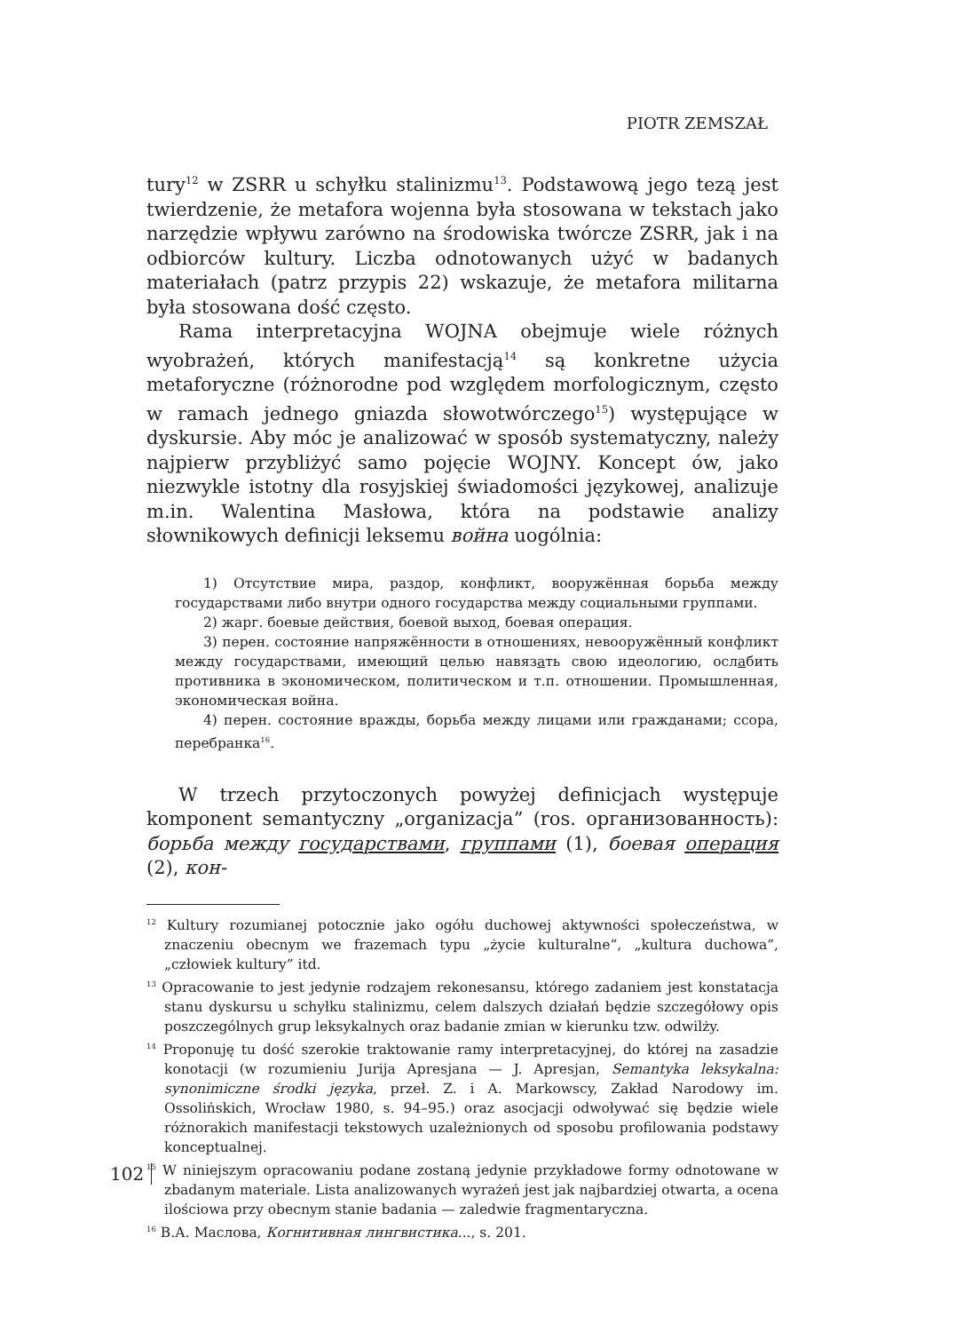PIOTR ZEMSZAŁ
tury<sup>12</sup> w ZSRR u schyłku stalinizmu<sup>13</sup>. Podstawową jego tezą jest twierdzenie, że metafora wojenna była stosowana w tekstach jako narzędzie wpływu zarówno na środowiska twórcze ZSRR, jak i na odbiorców kultury. Liczba odnotowanych użyć w badanych materiałach (patrz przypis 22) wskazuje, że metafora militarna była stosowana dość często.
Rama interpretacyjna WOJNA obejmuje wiele różnych wyobrażeń, których manifestacją<sup>14</sup> są konkretne użycia metaforyczne (różnorodne pod względem morfologicznym, często w ramach jednego gniazda słowotwórczego<sup>15</sup>) występujące w dyskursie. Aby móc je analizować w sposób systematyczny, należy najpierw przybliżyć samo pojęcie WOJNY. Koncept ów, jako niezwykle istotny dla rosyjskiej świadomości językowej, analizuje m.in. Walentina Masłowa, która na podstawie analizy słownikowych definicji leksemu война uogólnia:
1) Отсутствие мира, раздор, конфликт, вооружённая борьба между государствами либо внутри одного государства между социальными группами.
2) жарг. боевые действия, боевой выход, боевая операция.
3) перен. состояние напряжённости в отношениях, невооружённый конфликт между государствами, имеющий целью навязать свою идеологию, ослабить противника в экономическом, политическом и т.п. отношении. Промышленная, экономическая война.
4) перен. состояние вражды, борьба между лицами или гражданами; ссора, перебранка<sup>16</sup>.
W trzech przytoczonych powyżej definicjach występuje komponent semantyczny „organizacja” (ros. организованность): борьба между государствами, группами (1), боевая операция (2), кон-
<sup>12</sup> Kultury rozumianej potocznie jako ogółu duchowej aktywności społeczeństwa, w znaczeniu obecnym we frazemach typu „życie kulturalne”, „kultura duchowa”, „człowiek kultury” itd.
<sup>13</sup> Opracowanie to jest jedynie rodzajem rekonesansu, którego zadaniem jest konstatacja stanu dyskursu u schyłku stalinizmu, celem dalszych działań będzie szczegółowy opis poszczególnych grup leksykalnych oraz badanie zmian w kierunku tzw. odwilży.
<sup>14</sup> Proponuję tu dość szerokie traktowanie ramy interpretacyjnej, do której na zasadzie konotacji (w rozumieniu Jurija Apresjana — J. Apresjan, Semantyka leksykalna: synonimiczne środki języka, przeł. Z. i A. Markowscy, Zakład Narodowy im. Ossolińskich, Wrocław 1980, s. 94–95.) oraz asocjacji odwoływać się będzie wiele różnorakich manifestacji tekstowych uzależnionych od sposobu profilowania podstawy konceptualnej.
<sup>15</sup> W niniejszym opracowaniu podane zostaną jedynie przykładowe formy odnotowane w zbadanym materiale. Lista analizowanych wyrażeń jest jak najbardziej otwarta, a ocena ilościowa przy obecnym stanie badania — zaledwie fragmentaryczna.
<sup>16</sup> В.А. Маслова, Когнитивная лингвистика..., s. 201.
102